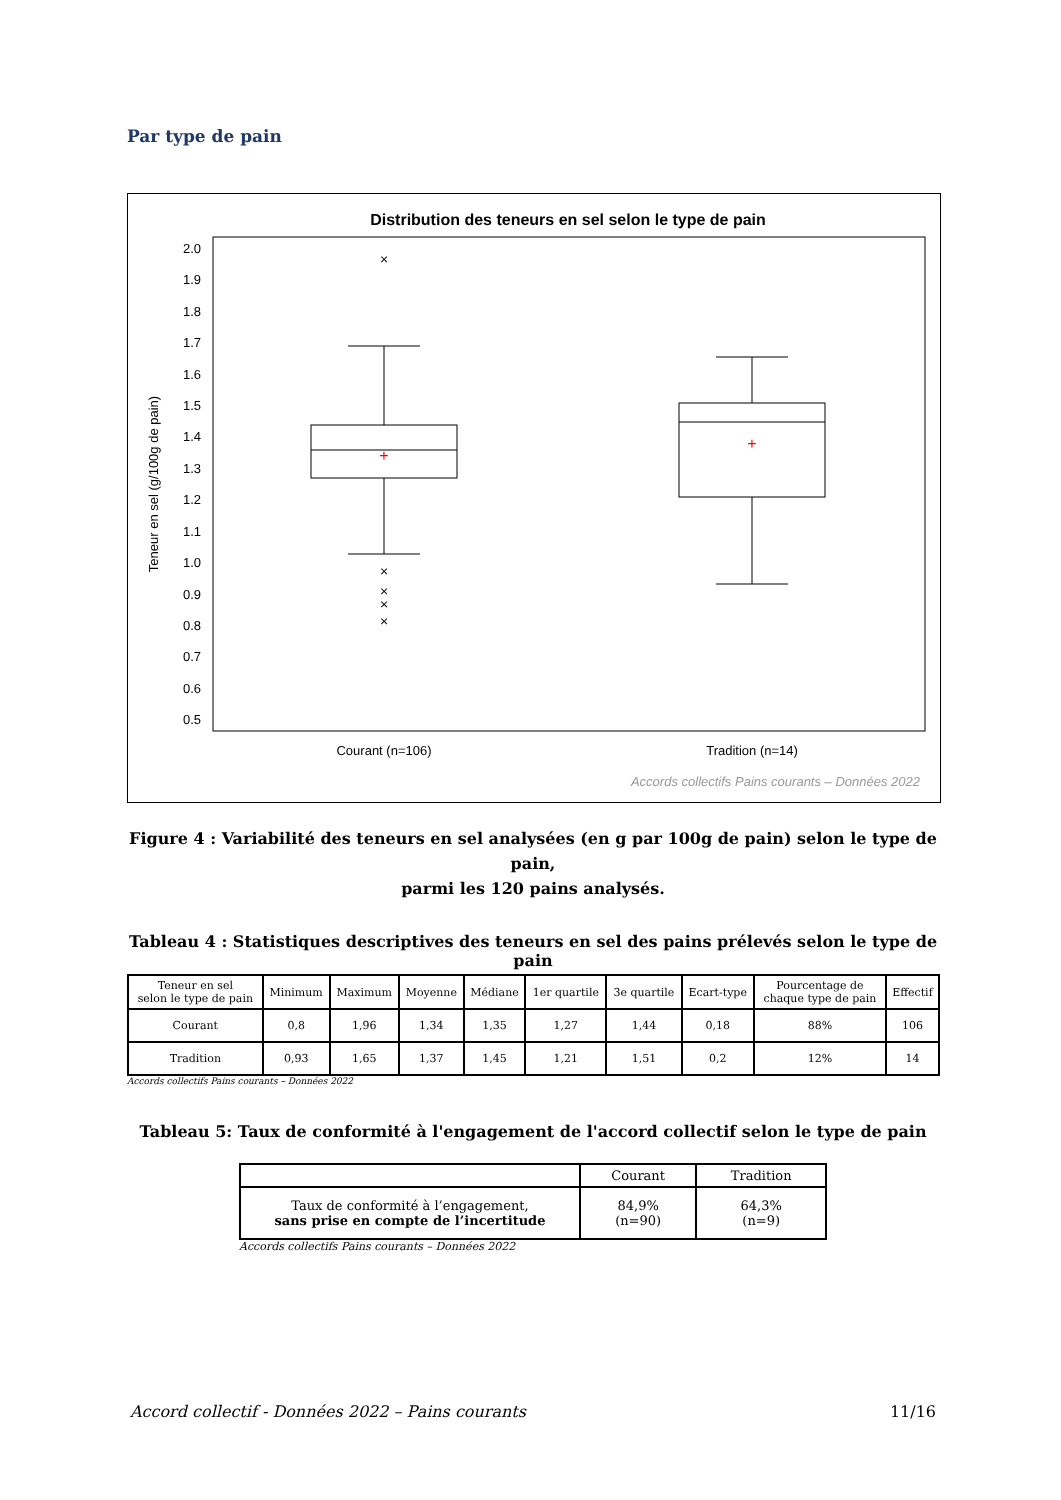Par type de pain
Distribution des teneurs en sel selon le type de pain
2.0
1.9
1.8
1.7
1.6
1.5
1.4
1.3
1.2
1.1
1.0
0.9
0.8
0.7
0.6
0.5
Teneur en sel (g/100g de pain)
×
×
×
×
×
+
+
Courant (n=106)
Tradition (n=14)
Accords collectifs Pains courants – Données 2022
Figure 4 : Variabilité des teneurs en sel analysées (en g par 100g de pain) selon le type de pain,
parmi les 120 pains analysés.
Tableau 4 : Statistiques descriptives des teneurs en sel des pains prélevés selon le type de pain
| Teneur en sel selon le type de pain | Minimum | Maximum | Moyenne | Médiane | 1er quartile | 3e quartile | Ecart-type | Pourcentage de chaque type de pain | Effectif |
| --- | --- | --- | --- | --- | --- | --- | --- | --- | --- |
| Courant | 0,8 | 1,96 | 1,34 | 1,35 | 1,27 | 1,44 | 0,18 | 88% | 106 |
| Tradition | 0,93 | 1,65 | 1,37 | 1,45 | 1,21 | 1,51 | 0,2 | 12% | 14 |
Accords collectifs Pains courants – Données 2022
Tableau 5: Taux de conformité à l'engagement de l'accord collectif selon le type de pain
| | Courant | Tradition |
| --- | --- | --- |
| Taux de conformité à l’engagement, sans prise en compte de l’incertitude | 84,9% (n=90) | 64,3% (n=9) |
Accords collectifs Pains courants – Données 2022
Accord collectif - Données 2022 – Pains courants 11/16